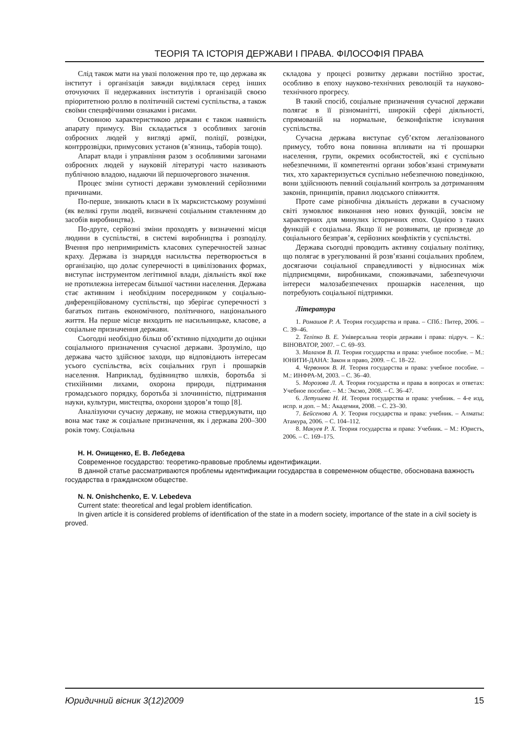ТЕОРІЯ ТА ІСТОРІЯ ДЕРЖАВИ І ПРАВА. ФІЛОСОФІЯ ПРАВА
Слід також мати на увазі положення про те, що держава як інститут і організація завжди виділялася серед інших оточуючих її недержавних інститутів і організацій своєю пріоритетною роллю в політичній системі суспільства, а також своїми специфічними ознаками і рисами.
Основною характеристикою держави є також наявність апарату примусу. Він складається з особливих загонів озброєних людей у вигляді армії, поліції, розвідки, контррозвідки, примусових установ (в’язниць, таборів тощо).
Апарат влади і управління разом з особливими загонами озброєних людей у науковій літературі часто називають публічною владою, надаючи їй першочергового значення.
Процес зміни сутності держави зумовлений серйозними причинами.
По-перше, зникають класи в їх марксистському розумінні (як великі групи людей, визначені соціальним ставленням до засобів виробництва).
По-друге, серйозні зміни проходять у визначенні місця людини в суспільстві, в системі виробництва і розподілу. Вчення про непримиримість класових суперечностей зазнає краху. Держава із знаряддя насильства перетворюється в організацію, що долає суперечності в цивілізованих формах, виступає інструментом легітимної влади, діяльність якої вже не протилежна інтересам більшої частини населення. Держава стає активним і необхідним посередником у соціально-диференційованому суспільстві, що зберігає суперечності з багатьох питань економічного, політичного, національного життя. На перше місце виходить не насильницьке, класове, а соціальне призначення держави.
Сьогодні необхідно більш об’єктивно підходити до оцінки соціального призначення сучасної держави. Зрозуміло, що держава часто здійснює заходи, що відповідають інтересам усього суспільства, всіх соціальних груп і прошарків населення. Наприклад, будівництво шляхів, боротьба зі стихійними лихами, охорона природи, підтримання громадського порядку, боротьба зі злочинністю, підтримання науки, культури, мистецтва, охорони здоров’я тощо [8].
Аналізуючи сучасну державу, не можна стверджувати, що вона має таке ж соціальне призначення, як і держава 200–300 років тому. Соціальна
складова у процесі розвитку держави постійно зростає, особливо в епоху науково-технічних революцій та науково-технічного прогресу.
В такий спосіб, соціальне призначення сучасної держави полягає в її різноманітті, широкій сфері діяльності, спрямованій на нормальне, безконфліктне існування суспільства.
Сучасна держава виступає суб’єктом легалізованого примусу, тобто вона повинна впливати на ті прошарки населення, групи, окремих особистостей, які є суспільно небезпечними, її компетентні органи зобов’язані стримувати тих, хто характеризується суспільно небезпечною поведінкою, вони здійснюють певний соціальний контроль за дотриманням законів, принципів, правил людського співжиття.
Проте саме різнобічна діяльність держави в сучасному світі зумовлює виконання нею нових функцій, зовсім не характерних для минулих історичних епох. Однією з таких функцій є соціальна. Якщо її не розвивати, це призведе до соціального безправ’я, серйозних конфліктів у суспільстві.
Держава сьогодні проводить активну соціальну політику, що полягає в урегулюванні й розв’язанні соціальних проблем, досягаючи соціальної справедливості у відносинах між підприємцями, виробниками, споживачами, забезпечуючи інтереси малозабезпечених прошарків населення, що потребують соціальної підтримки.
Література
1. Ромашов Р. А. Теория государства и права. – СПб.: Питер, 2006. – С. 39–46.
2. Теліпко В. Е. Універсальна теорія держави і права: підруч. – К.: ВІНОВАТОР, 2007. – С. 69–93.
3. Малахов В. П. Теория государства и права: учебное пособие. – М.: ЮНИТИ-ДАНА: Закон и право, 2009. – С. 18–22.
4. Червонюк В. И. Теория государства и права: учебное пособие. – М.: ИНФРА-М, 2003. – С. 36–40.
5. Морозова Л. А. Теория государства и права в вопросах и ответах: Учебное пособие. – М.: Эксмо, 2008. – С. 36–47.
6. Летушева Н. И. Теория государства и права: учебник. – 4-е изд, испр. и доп. – М.: Академия, 2008. – С. 23–30.
7. Бейсенова А. У. Теория государства и права: учебник. – Алматы: Атамура, 2006. – С. 104–112.
8. Макуев Р. Х. Теория государства и права: Учебник. – М.: Юристъ, 2006. – С. 169–175.
Н. Н. Онищенко, Е. В. Лебедева
Современное государство: теоретико-правовые проблемы идентификации.
В данной статье рассматриваются проблемы идентификации государства в современном обществе, обоснована важность государства в гражданском обществе.
N. N. Onishchenko, E. V. Lebedeva
Current state: theoretical and legal problem identification.
In given article it is considered problems of identification of the state in a modern society, importance of the state in a civil society is proved.
Юридичний вісник 3(12)2009 15